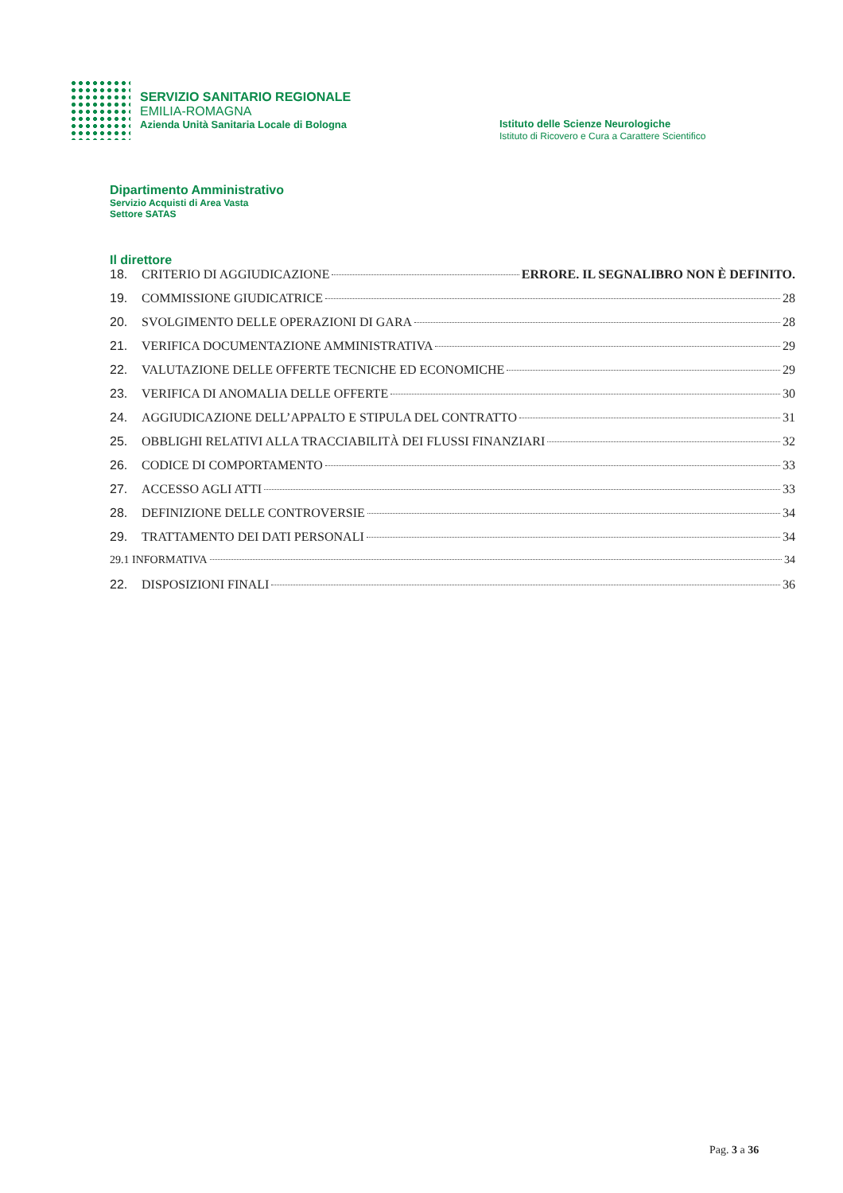SERVIZIO SANITARIO REGIONALE
EMILIA-ROMAGNA
Azienda Unità Sanitaria Locale di Bologna
Istituto delle Scienze Neurologiche
Istituto di Ricovero e Cura a Carattere Scientifico
Dipartimento Amministrativo
Servizio Acquisti di Area Vasta
Settore SATAS
Il direttore
18. CRITERIO DI AGGIUDICAZIONE ERRORE. IL SEGNALIBRO NON È DEFINITO.
19. COMMISSIONE GIUDICATRICE 28
20. SVOLGIMENTO DELLE OPERAZIONI DI GARA 28
21. VERIFICA DOCUMENTAZIONE AMMINISTRATIVA 29
22. VALUTAZIONE DELLE OFFERTE TECNICHE ED ECONOMICHE 29
23. VERIFICA DI ANOMALIA DELLE OFFERTE 30
24. AGGIUDICAZIONE DELL’APPALTO E STIPULA DEL CONTRATTO 31
25. OBBLIGHI RELATIVI ALLA TRACCIABILITÀ DEI FLUSSI FINANZIARI 32
26. CODICE DI COMPORTAMENTO 33
27. ACCESSO AGLI ATTI 33
28. DEFINIZIONE DELLE CONTROVERSIE 34
29. TRATTAMENTO DEI DATI PERSONALI 34
29.1 INFORMATIVA 34
22. DISPOSIZIONI FINALI 36
Pag. 3 a 36